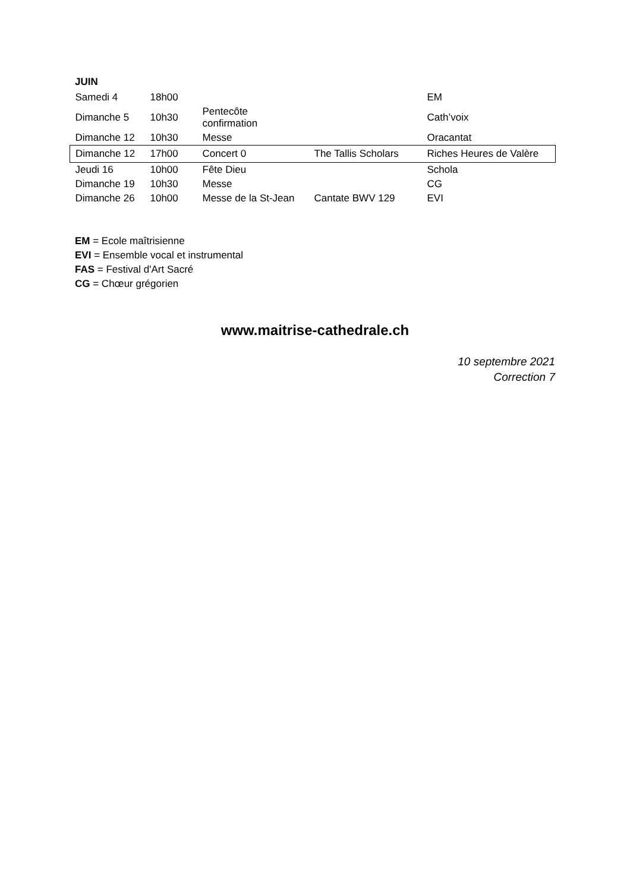JUIN
| Samedi 4 | 18h00 | | | EM |
| Dimanche 5 | 10h30 | Pentecôte confirmation | | Cath’voix |
| Dimanche 12 | 10h30 | Messe | | Oracantat |
| Dimanche 12 | 17h00 | Concert 0 | The Tallis Scholars | Riches Heures de Valère |
| Jeudi 16 | 10h00 | Fête Dieu | | Schola |
| Dimanche 19 | 10h30 | Messe | | CG |
| Dimanche 26 | 10h00 | Messe de la St-Jean | Cantate BWV 129 | EVI |
EM = Ecole maîtrisienne
EVI = Ensemble vocal et instrumental
FAS = Festival d'Art Sacré
CG = Chœur grégorien
www.maitrise-cathedrale.ch
10 septembre 2021
Correction 7